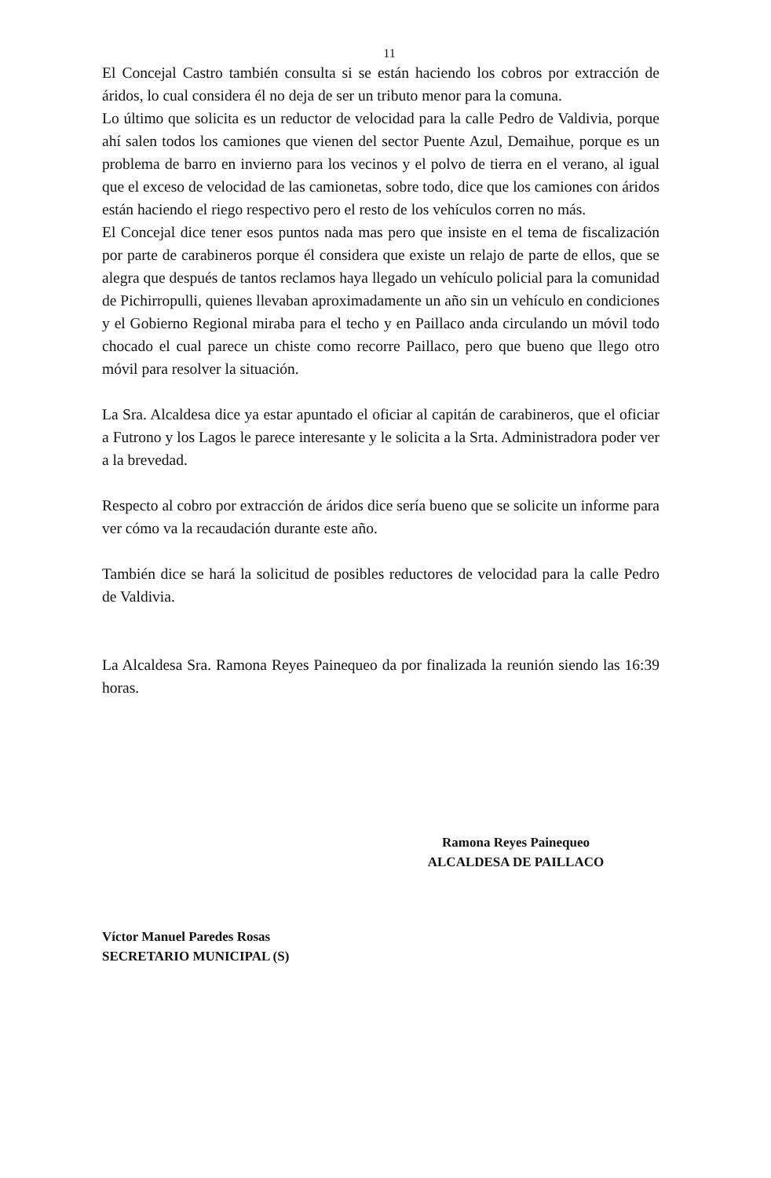11
El Concejal Castro también consulta si se están haciendo los cobros por extracción de áridos, lo cual considera él no deja de ser un tributo menor para la comuna.
Lo último que solicita es un reductor de velocidad para la calle Pedro de Valdivia, porque ahí salen todos los camiones que vienen del sector Puente Azul, Demaihue, porque es un problema de barro en invierno para los vecinos y el polvo de tierra en el verano, al igual que el exceso de velocidad de las camionetas, sobre todo, dice que los camiones con áridos están haciendo el riego respectivo pero el resto de los vehículos corren no más.
El Concejal dice tener esos puntos nada mas pero que insiste en el tema de fiscalización por parte de carabineros porque él considera que existe un relajo de parte de ellos, que se alegra que después de tantos reclamos haya llegado un vehículo policial para la comunidad de Pichirropulli, quienes llevaban aproximadamente un año sin un vehículo en condiciones y el Gobierno Regional miraba para el techo y en Paillaco anda circulando un móvil todo chocado el cual parece un chiste como recorre Paillaco, pero que bueno que llego otro móvil para resolver la situación.
La Sra. Alcaldesa dice ya estar apuntado el oficiar al capitán de carabineros, que el oficiar a Futrono y los Lagos le parece interesante y le solicita a la Srta. Administradora poder ver a la brevedad.
Respecto al cobro por extracción de áridos dice sería bueno que se solicite un informe para ver cómo va la recaudación durante este año.
También dice se hará la solicitud de posibles reductores de velocidad para la calle Pedro de Valdivia.
La Alcaldesa Sra. Ramona Reyes Painequeo da por finalizada la reunión siendo las 16:39 horas.
Ramona Reyes Painequeo
ALCALDESA DE PAILLACO
Víctor Manuel Paredes Rosas
SECRETARIO MUNICIPAL (S)